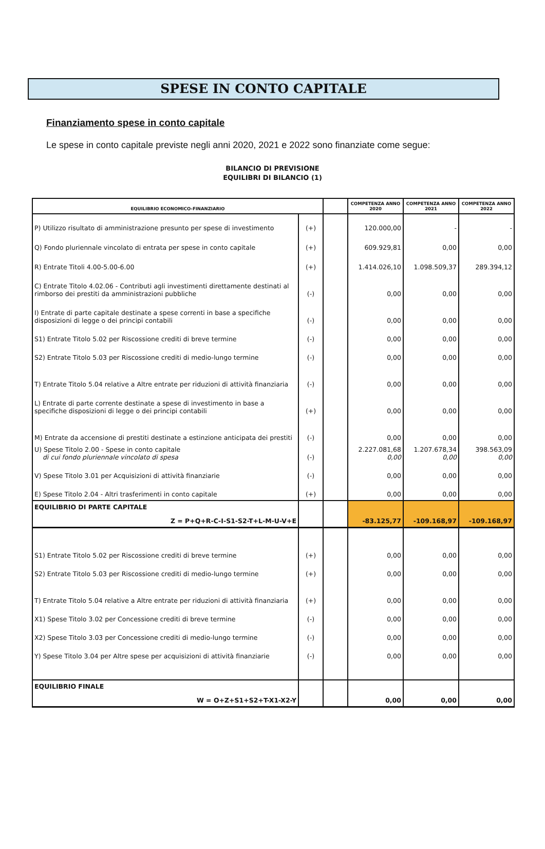SPESE IN CONTO CAPITALE
Finanziamento spese in conto capitale
Le spese in conto capitale previste negli anni 2020, 2021 e 2022 sono finanziate come segue:
BILANCIO DI PREVISIONE
EQUILIBRI DI BILANCIO (1)
| EQUILIBRIO ECONOMICO-FINANZIARIO | | | COMPETENZA ANNO 2020 | COMPETENZA ANNO 2021 | COMPETENZA ANNO 2022 |
| --- | --- | --- | --- | --- | --- |
| P) Utilizzo risultato di amministrazione presunto per spese di investimento | (+) | | 120.000,00 | - | - |
| Q) Fondo pluriennale vincolato di entrata per spese in conto capitale | (+) | | 609.929,81 | 0,00 | 0,00 |
| R) Entrate Titoli 4.00-5.00-6.00 | (+) | | 1.414.026,10 | 1.098.509,37 | 289.394,12 |
| C) Entrate Titolo 4.02.06 - Contributi agli investimenti direttamente destinati al rimborso dei prestiti da amministrazioni pubbliche | (-) | | 0,00 | 0,00 | 0,00 |
| I) Entrate di parte capitale destinate a spese correnti in base a specifiche disposizioni di legge o dei principi contabili | (-) | | 0,00 | 0,00 | 0,00 |
| S1) Entrate Titolo 5.02 per Riscossione crediti di breve termine | (-) | | 0,00 | 0,00 | 0,00 |
| S2) Entrate Titolo 5.03 per Riscossione crediti di medio-lungo termine | (-) | | 0,00 | 0,00 | 0,00 |
| T) Entrate Titolo 5.04 relative a Altre entrate per riduzioni di attività finanziaria | (-) | | 0,00 | 0,00 | 0,00 |
| L) Entrate di parte corrente destinate a spese di investimento in base a specifiche disposizioni di legge o dei principi contabili | (+) | | 0,00 | 0,00 | 0,00 |
| M) Entrate da accensione di prestiti destinate a estinzione anticipata dei prestiti | (-) | | 0,00 | 0,00 | 0,00 |
| U) Spese Titolo 2.00 - Spese in conto capitale di cui fondo pluriennale vincolato di spesa | (-) | | 2.227.081,68 0,00 | 1.207.678,34 0,00 | 398.563,09 0,00 |
| V) Spese Titolo 3.01 per Acquisizioni di attività finanziarie | (-) | | 0,00 | 0,00 | 0,00 |
| E) Spese Titolo 2.04 - Altri trasferimenti in conto capitale | (+) | | 0,00 | 0,00 | 0,00 |
| EQUILIBRIO DI PARTE CAPITALE Z = P+Q+R-C-I-S1-S2-T+L-M-U-V+E | | | -83.125,77 | -109.168,97 | -109.168,97 |
| S1) Entrate Titolo 5.02 per Riscossione crediti di breve termine | (+) | | 0,00 | 0,00 | 0,00 |
| S2) Entrate Titolo 5.03 per Riscossione crediti di medio-lungo termine | (+) | | 0,00 | 0,00 | 0,00 |
| T) Entrate Titolo 5.04 relative a Altre entrate per riduzioni di attività finanziaria | (+) | | 0,00 | 0,00 | 0,00 |
| X1) Spese Titolo 3.02 per Concessione crediti di breve termine | (-) | | 0,00 | 0,00 | 0,00 |
| X2) Spese Titolo 3.03 per Concessione crediti di medio-lungo termine | (-) | | 0,00 | 0,00 | 0,00 |
| Y) Spese Titolo 3.04 per Altre spese per acquisizioni di attività finanziarie | (-) | | 0,00 | 0,00 | 0,00 |
| EQUILIBRIO FINALE W = O+Z+S1+S2+T-X1-X2-Y | | | 0,00 | 0,00 | 0,00 |